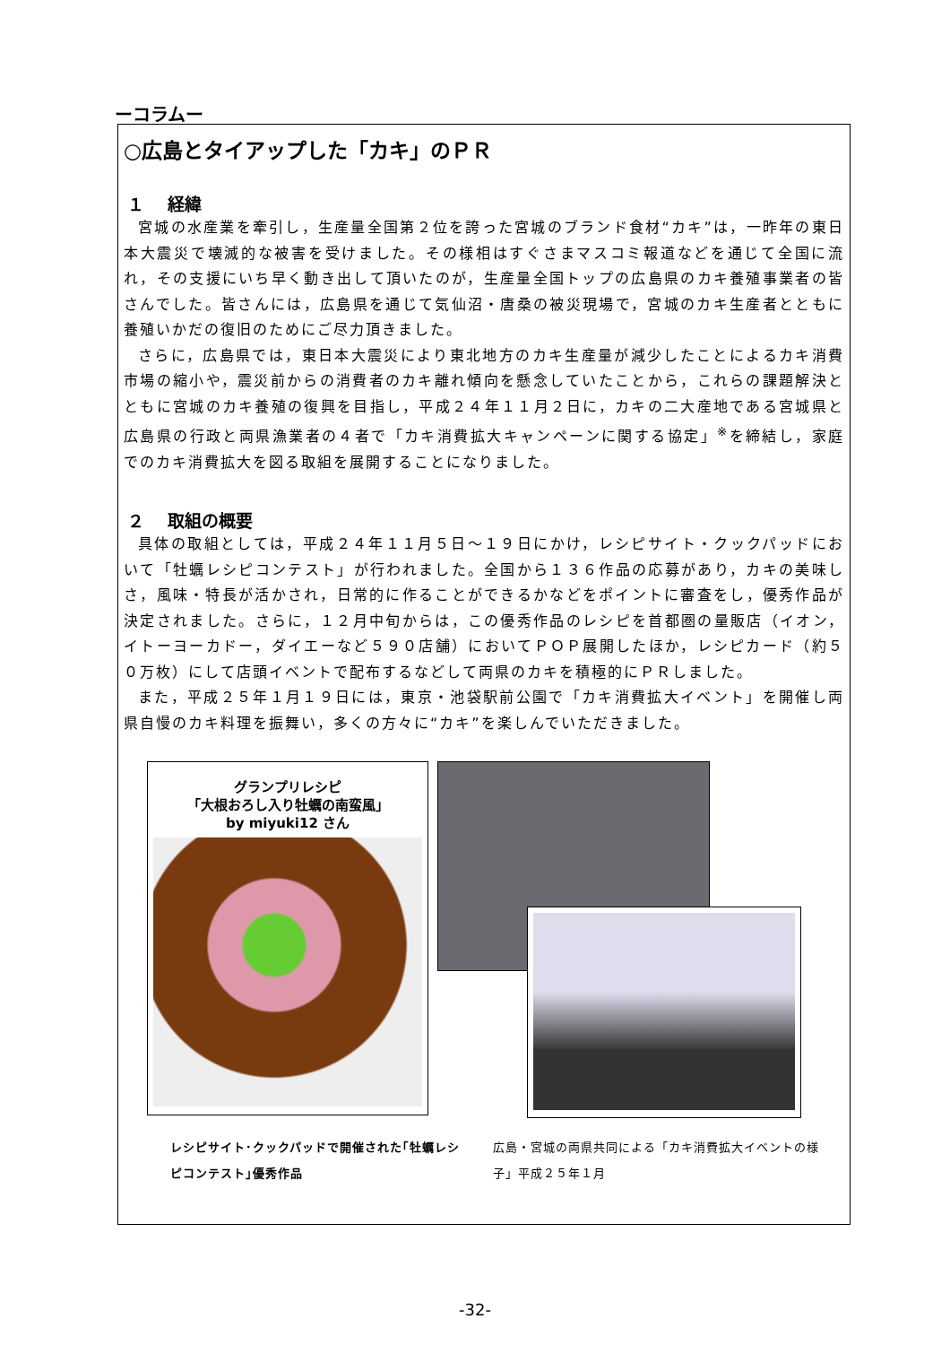ーコラムー
○広島とタイアップした「カキ」のＰＲ
１　 経緯
宮城の水産業を牽引し，生産量全国第２位を誇った宮城のブランド食材“カキ”は，一昨年の東日本大震災で壊滅的な被害を受けました。その様相はすぐさまマスコミ報道などを通じて全国に流れ，その支援にいち早く動き出して頂いたのが，生産量全国トップの広島県のカキ養殖事業者の皆さんでした。皆さんには，広島県を通じて気仙沼・唐桑の被災現場で，宮城のカキ生産者とともに養殖いかだの復旧のためにご尽力頂きました。
さらに，広島県では，東日本大震災により東北地方のカキ生産量が減少したことによるカキ消費市場の縮小や，震災前からの消費者のカキ離れ傾向を懸念していたことから，これらの課題解決とともに宮城のカキ養殖の復興を目指し，平成２４年１１月２日に，カキの二大産地である宮城県と広島県の行政と両県漁業者の４者で「カキ消費拡大キャンペーンに関する協定」<sup>※</sup>を締結し，家庭でのカキ消費拡大を図る取組を展開することになりました。
２　 取組の概要
具体の取組としては，平成２４年１１月５日～１９日にかけ，レシピサイト・クックパッドにおいて「牡蠣レシピコンテスト」が行われました。全国から１３６作品の応募があり，カキの美味しさ，風味・特長が活かされ，日常的に作ることができるかなどをポイントに審査をし，優秀作品が決定されました。さらに，１２月中旬からは，この優秀作品のレシピを首都圏の量販店（イオン，イトーヨーカドー，ダイエーなど５９０店舗）においてＰＯＰ展開したほか，レシピカード（約５０万枚）にして店頭イベントで配布するなどして両県のカキを積極的にＰＲしました。
また，平成２５年１月１９日には，東京・池袋駅前公園で「カキ消費拡大イベント」を開催し両県自慢のカキ料理を振舞い，多くの方々に“カキ”を楽しんでいただきました。
グランプリレシピ
「大根おろし入り牡蠣の南蛮風」
by miyuki12 さん
レシピサイト･クックパッドで開催された｢牡蠣レシピコンテスト｣優秀作品
広島・宮城の両県共同による「カキ消費拡大イベントの様子」平成２５年１月
-32-